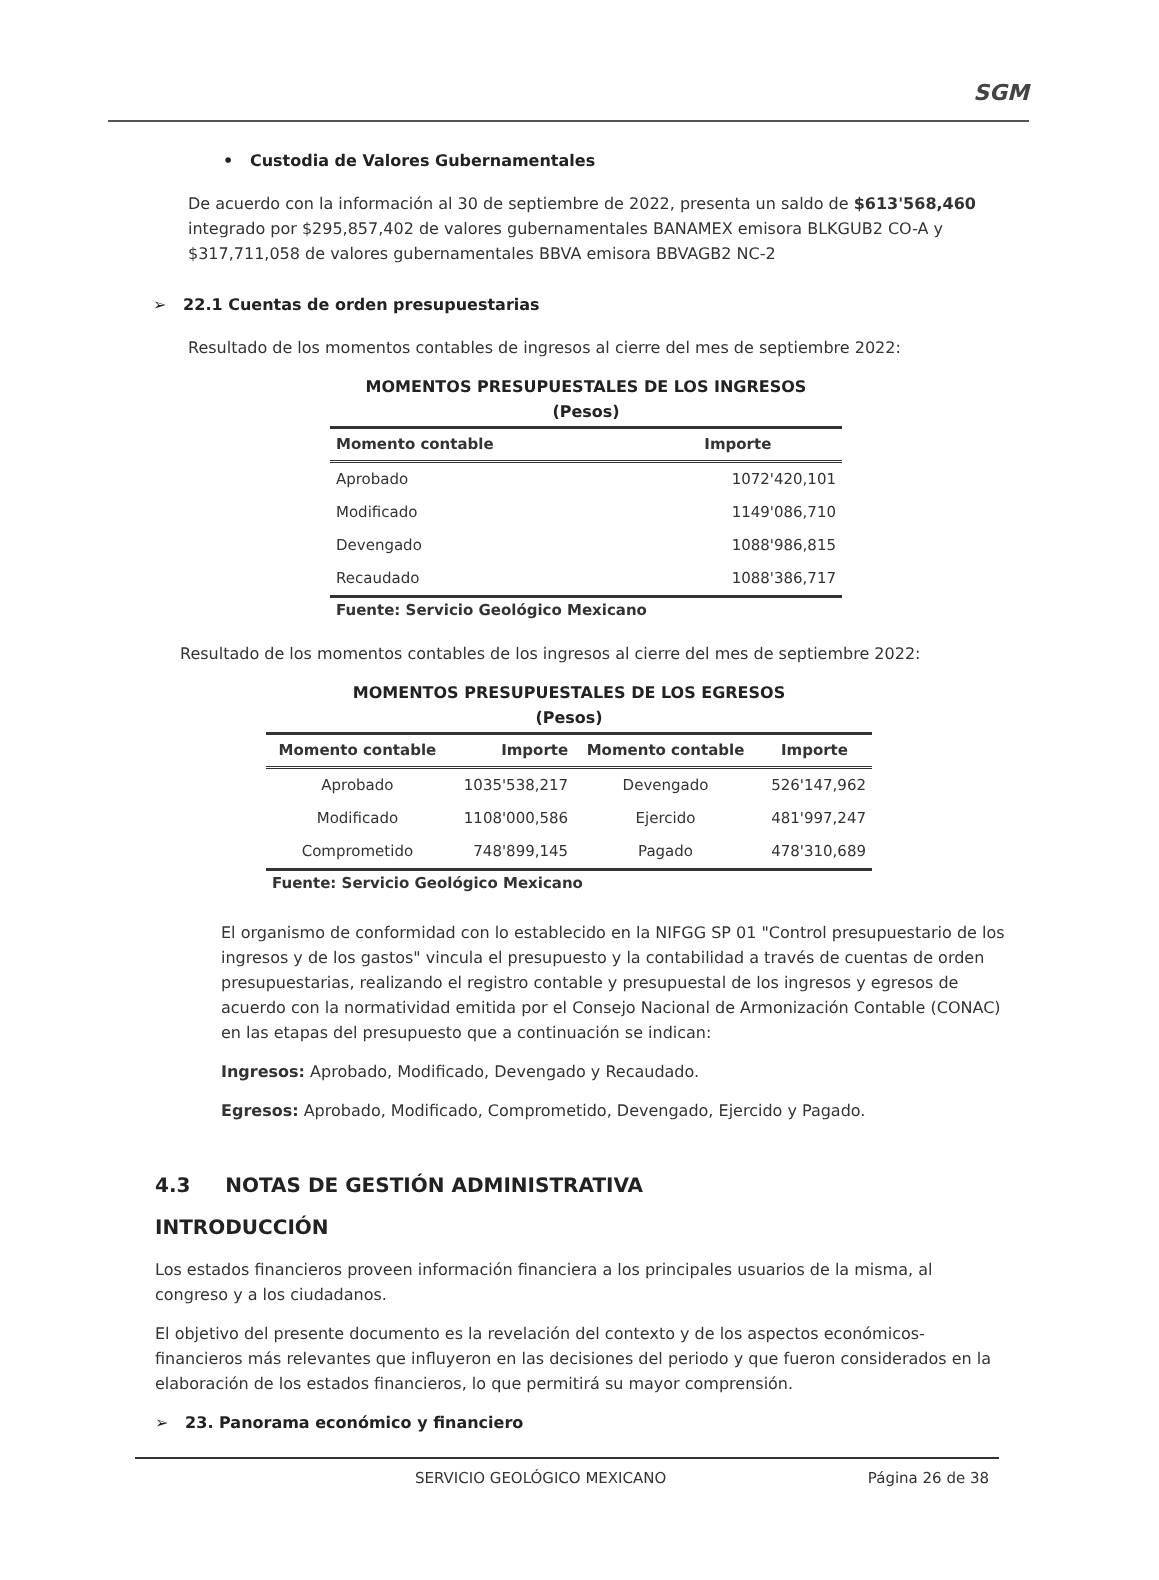SGM
• Custodia de Valores Gubernamentales
De acuerdo con la información al 30 de septiembre de 2022, presenta un saldo de $613'568,460 integrado por $295,857,402 de valores gubernamentales BANAMEX emisora BLKGUB2 CO-A y $317,711,058 de valores gubernamentales BBVA emisora BBVAGB2 NC-2
➢ 22.1 Cuentas de orden presupuestarias
Resultado de los momentos contables de ingresos al cierre del mes de septiembre 2022:
MOMENTOS PRESUPUESTALES DE LOS INGRESOS
(Pesos)
| Momento contable | Importe |
| --- | --- |
| Aprobado | 1072'420,101 |
| Modificado | 1149'086,710 |
| Devengado | 1088'986,815 |
| Recaudado | 1088'386,717 |
Fuente: Servicio Geológico Mexicano
Resultado de los momentos contables de los ingresos al cierre del mes de septiembre 2022:
MOMENTOS PRESUPUESTALES DE LOS EGRESOS
(Pesos)
| Momento contable | Importe | Momento contable | Importe |
| --- | --- | --- | --- |
| Aprobado | 1035'538,217 | Devengado | 526'147,962 |
| Modificado | 1108'000,586 | Ejercido | 481'997,247 |
| Comprometido | 748'899,145 | Pagado | 478'310,689 |
Fuente: Servicio Geológico Mexicano
El organismo de conformidad con lo establecido en la NIFGG SP 01 "Control presupuestario de los ingresos y de los gastos" vincula el presupuesto y la contabilidad a través de cuentas de orden presupuestarias, realizando el registro contable y presupuestal de los ingresos y egresos de acuerdo con la normatividad emitida por el Consejo Nacional de Armonización Contable (CONAC) en las etapas del presupuesto que a continuación se indican:
Ingresos: Aprobado, Modificado, Devengado y Recaudado.
Egresos: Aprobado, Modificado, Comprometido, Devengado, Ejercido y Pagado.
4.3 NOTAS DE GESTIÓN ADMINISTRATIVA
INTRODUCCIÓN
Los estados financieros proveen información financiera a los principales usuarios de la misma, al congreso y a los ciudadanos.
El objetivo del presente documento es la revelación del contexto y de los aspectos económicos-financieros más relevantes que influyeron en las decisiones del periodo y que fueron considerados en la elaboración de los estados financieros, lo que permitirá su mayor comprensión.
➢ 23. Panorama económico y financiero
SERVICIO GEOLÓGICO MEXICANO Página 26 de 38